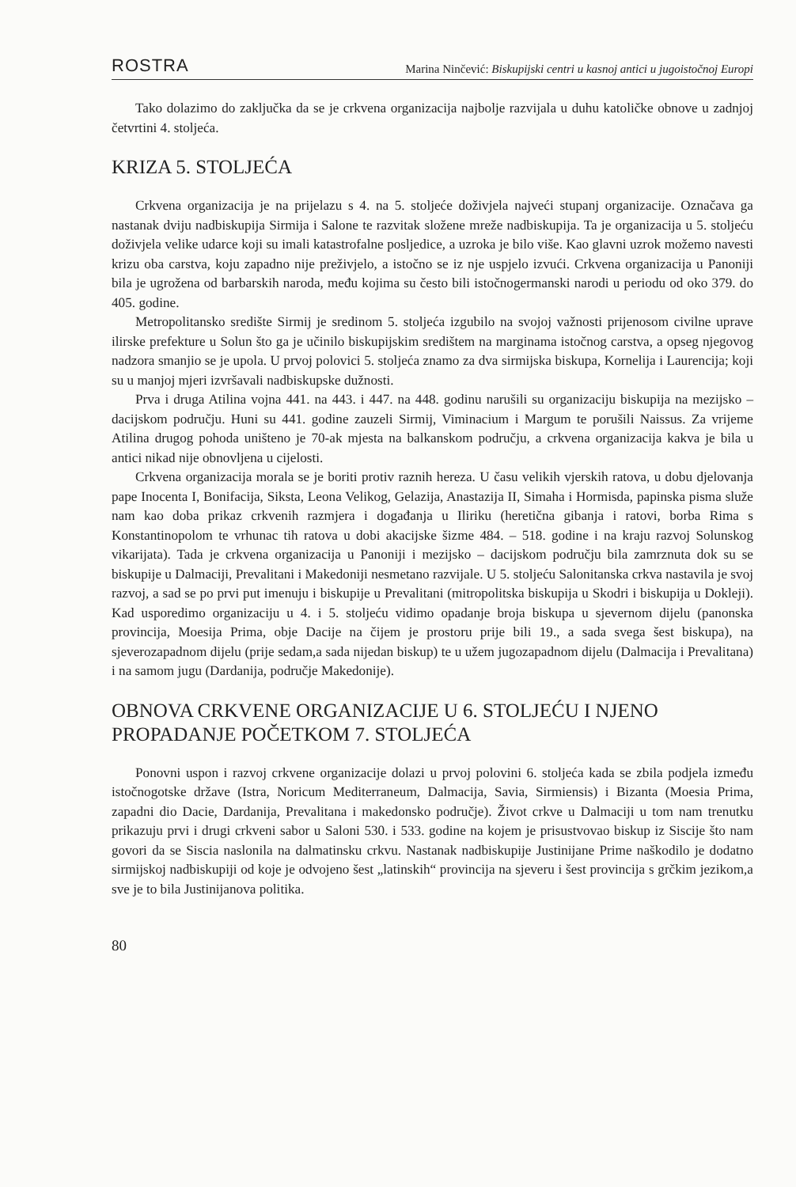ROSTRA Marina Ninčević: Biskupijski centri u kasnoj antici u jugoistočnoj Europi
Tako dolazimo do zaključka da se je crkvena organizacija najbolje razvijala u duhu katoličke obnove u zadnjoj četvrtini 4. stoljeća.
KRIZA 5. STOLJEĆA
Crkvena organizacija je na prijelazu s 4. na 5. stoljeće doživjela najveći stupanj organizacije. Označava ga nastanak dviju nadbiskupija Sirmija i Salone te razvitak složene mreže nadbiskupija. Ta je organizacija u 5. stoljeću doživjela velike udarce koji su imali katastrofalne posljedice, a uzroka je bilo više. Kao glavni uzrok možemo navesti krizu oba carstva, koju zapadno nije preživjelo, a istočno se iz nje uspjelo izvući. Crkvena organizacija u Panoniji bila je ugrožena od barbarskih naroda, među kojima su često bili istočnogermanski narodi u periodu od oko 379. do 405. godine.
Metropolitansko središte Sirmij je sredinom 5. stoljeća izgubilo na svojoj važnosti prijenosom civilne uprave ilirske prefekture u Solun što ga je učinilo biskupijskim središtem na marginama istočnog carstva, a opseg njegovog nadzora smanjio se je upola. U prvoj polovici 5. stoljeća znamo za dva sirmijska biskupa, Kornelija i Laurencija; koji su u manjoj mjeri izvršavali nadbiskupske dužnosti.
Prva i druga Atilina vojna 441. na 443. i 447. na 448. godinu narušili su organizaciju biskupija na mezijsko – dacijskom području. Huni su 441. godine zauzeli Sirmij, Viminacium i Margum te porušili Naissus. Za vrijeme Atilina drugog pohoda uništeno je 70-ak mjesta na balkanskom području, a crkvena organizacija kakva je bila u antici nikad nije obnovljena u cijelosti.
Crkvena organizacija morala se je boriti protiv raznih hereza. U času velikih vjerskih ratova, u dobu djelovanja pape Inocenta I, Bonifacija, Siksta, Leona Velikog, Gelazija, Anastazija II, Simaha i Hormisda, papinska pisma služe nam kao doba prikaz crkvenih razmjera i događanja u Iliriku (heretična gibanja i ratovi, borba Rima s Konstantinopolom te vrhunac tih ratova u dobi akacijske šizme 484. – 518. godine i na kraju razvoj Solunskog vikarijata). Tada je crkvena organizacija u Panoniji i mezijsko – dacijskom području bila zamrznuta dok su se biskupije u Dalmaciji, Prevalitani i Makedoniji nesmetano razvijale. U 5. stoljeću Salonitanska crkva nastavila je svoj razvoj, a sad se po prvi put imenuju i biskupije u Prevalitani (mitropolitska biskupija u Skodri i biskupija u Dokleji). Kad usporedimo organizaciju u 4. i 5. stoljeću vidimo opadanje broja biskupa u sjevernom dijelu (panonska provincija, Moesija Prima, obje Dacije na čijem je prostoru prije bili 19., a sada svega šest biskupa), na sjeverozapadnom dijelu (prije sedam,a sada nijedan biskup) te u užem jugozapadnom dijelu (Dalmacija i Prevalitana) i na samom jugu (Dardanija, područje Makedonije).
OBNOVA CRKVENE ORGANIZACIJE U 6. STOLJEĆU I NJENO PROPADANJE POČETKOM 7. STOLJEĆA
Ponovni uspon i razvoj crkvene organizacije dolazi u prvoj polovini 6. stoljeća kada se zbila podjela između istočnogotske države (Istra, Noricum Mediterraneum, Dalmacija, Savia, Sirmiensis) i Bizanta (Moesia Prima, zapadni dio Dacie, Dardanija, Prevalitana i makedonsko područje). Život crkve u Dalmaciji u tom nam trenutku prikazuju prvi i drugi crkveni sabor u Saloni 530. i 533. godine na kojem je prisustvovao biskup iz Siscije što nam govori da se Siscia naslonila na dalmatinsku crkvu. Nastanak nadbiskupije Justinijane Prime naškodilo je dodatno sirmijskoj nadbiskupiji od koje je odvojeno šest „latinskih“ provincija na sjeveru i šest provincija s grčkim jezikom,a sve je to bila Justinijanova politika.
80